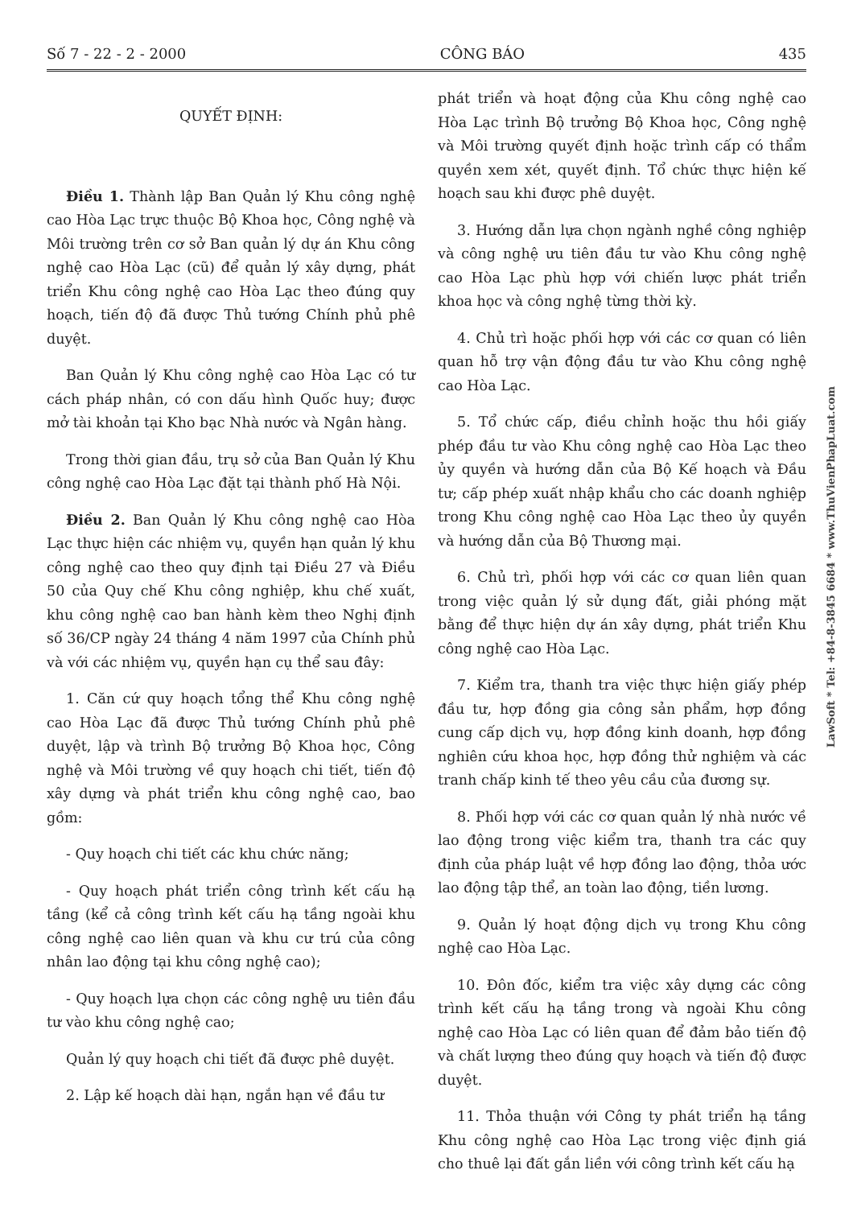Số 7 - 22 - 2 - 2000 CÔNG BÁO 435
QUYẾT ĐỊNH:
Điều 1. Thành lập Ban Quản lý Khu công nghệ cao Hòa Lạc trực thuộc Bộ Khoa học, Công nghệ và Môi trường trên cơ sở Ban quản lý dự án Khu công nghệ cao Hòa Lạc (cũ) để quản lý xây dựng, phát triển Khu công nghệ cao Hòa Lạc theo đúng quy hoạch, tiến độ đã được Thủ tướng Chính phủ phê duyệt.
Ban Quản lý Khu công nghệ cao Hòa Lạc có tư cách pháp nhân, có con dấu hình Quốc huy; được mở tài khoản tại Kho bạc Nhà nước và Ngân hàng.
Trong thời gian đầu, trụ sở của Ban Quản lý Khu công nghệ cao Hòa Lạc đặt tại thành phố Hà Nội.
Điều 2. Ban Quản lý Khu công nghệ cao Hòa Lạc thực hiện các nhiệm vụ, quyền hạn quản lý khu công nghệ cao theo quy định tại Điều 27 và Điều 50 của Quy chế Khu công nghiệp, khu chế xuất, khu công nghệ cao ban hành kèm theo Nghị định số 36/CP ngày 24 tháng 4 năm 1997 của Chính phủ và với các nhiệm vụ, quyền hạn cụ thể sau đây:
1. Căn cứ quy hoạch tổng thể Khu công nghệ cao Hòa Lạc đã được Thủ tướng Chính phủ phê duyệt, lập và trình Bộ trưởng Bộ Khoa học, Công nghệ và Môi trường về quy hoạch chi tiết, tiến độ xây dựng và phát triển khu công nghệ cao, bao gồm:
- Quy hoạch chi tiết các khu chức năng;
- Quy hoạch phát triển công trình kết cấu hạ tầng (kể cả công trình kết cấu hạ tầng ngoài khu công nghệ cao liên quan và khu cư trú của công nhân lao động tại khu công nghệ cao);
- Quy hoạch lựa chọn các công nghệ ưu tiên đầu tư vào khu công nghệ cao;
Quản lý quy hoạch chi tiết đã được phê duyệt.
2. Lập kế hoạch dài hạn, ngắn hạn về đầu tư
phát triển và hoạt động của Khu công nghệ cao Hòa Lạc trình Bộ trưởng Bộ Khoa học, Công nghệ và Môi trường quyết định hoặc trình cấp có thẩm quyền xem xét, quyết định. Tổ chức thực hiện kế hoạch sau khi được phê duyệt.
3. Hướng dẫn lựa chọn ngành nghề công nghiệp và công nghệ ưu tiên đầu tư vào Khu công nghệ cao Hòa Lạc phù hợp với chiến lược phát triển khoa học và công nghệ từng thời kỳ.
4. Chủ trì hoặc phối hợp với các cơ quan có liên quan hỗ trợ vận động đầu tư vào Khu công nghệ cao Hòa Lạc.
5. Tổ chức cấp, điều chỉnh hoặc thu hồi giấy phép đầu tư vào Khu công nghệ cao Hòa Lạc theo ủy quyền và hướng dẫn của Bộ Kế hoạch và Đầu tư; cấp phép xuất nhập khẩu cho các doanh nghiệp trong Khu công nghệ cao Hòa Lạc theo ủy quyền và hướng dẫn của Bộ Thương mại.
6. Chủ trì, phối hợp với các cơ quan liên quan trong việc quản lý sử dụng đất, giải phóng mặt bằng để thực hiện dự án xây dựng, phát triển Khu công nghệ cao Hòa Lạc.
7. Kiểm tra, thanh tra việc thực hiện giấy phép đầu tư, hợp đồng gia công sản phẩm, hợp đồng cung cấp dịch vụ, hợp đồng kinh doanh, hợp đồng nghiên cứu khoa học, hợp đồng thử nghiệm và các tranh chấp kinh tế theo yêu cầu của đương sự.
8. Phối hợp với các cơ quan quản lý nhà nước về lao động trong việc kiểm tra, thanh tra các quy định của pháp luật về hợp đồng lao động, thỏa ước lao động tập thể, an toàn lao động, tiền lương.
9. Quản lý hoạt động dịch vụ trong Khu công nghệ cao Hòa Lạc.
10. Đôn đốc, kiểm tra việc xây dựng các công trình kết cấu hạ tầng trong và ngoài Khu công nghệ cao Hòa Lạc có liên quan để đảm bảo tiến độ và chất lượng theo đúng quy hoạch và tiến độ được duyệt.
11. Thỏa thuận với Công ty phát triển hạ tầng Khu công nghệ cao Hòa Lạc trong việc định giá cho thuê lại đất gắn liền với công trình kết cấu hạ
LawSoft * Tel: +84-8-3845 6684 * www.ThuVienPhapLuat.com